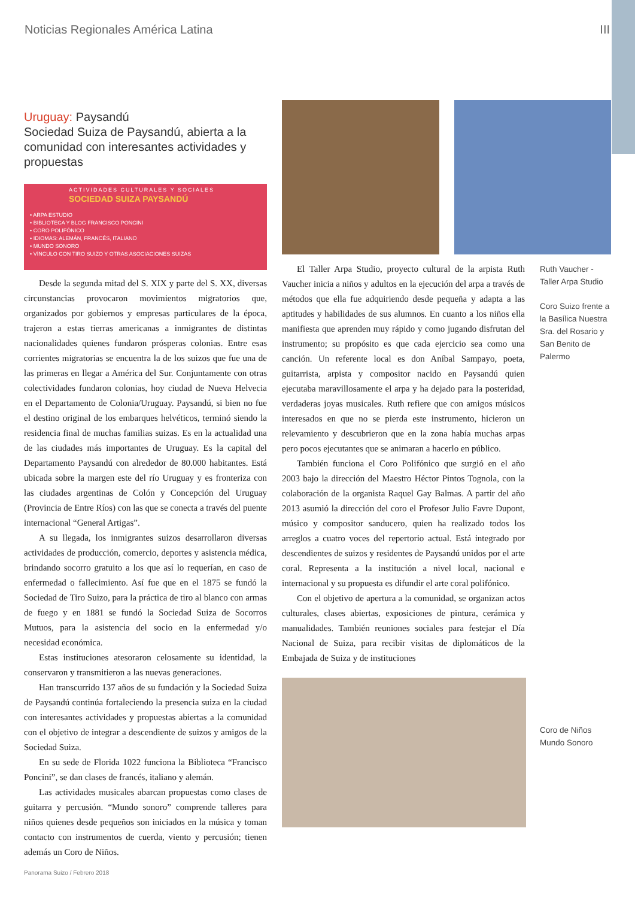Noticias Regionales América Latina III
Uruguay: Paysandú
Sociedad Suiza de Paysandú, abierta a la comunidad con interesantes actividades y propuestas
ACTIVIDADES CULTURALES Y SOCIALES
SOCIEDAD SUIZA PAYSANDÚ
• ARPA ESTUDIO
• BIBLIOTECA Y BLOG FRANCISCO PONCINI
• CORO POLIFÓNICO
• IDIOMAS: ALEMÁN, FRANCÉS, ITALIANO
• MUNDO SONORO
• VÍNCULO CON TIRO SUIZO Y OTRAS ASOCIACIONES SUIZAS
Desde la segunda mitad del S. XIX y parte del S. XX, diversas circunstancias provocaron movimientos migratorios que, organizados por gobiernos y empresas particulares de la época, trajeron a estas tierras americanas a inmigrantes de distintas nacionalidades quienes fundaron prósperas colonias. Entre esas corrientes migratorias se encuentra la de los suizos que fue una de las primeras en llegar a América del Sur. Conjuntamente con otras colectividades fundaron colonias, hoy ciudad de Nueva Helvecia en el Departamento de Colonia/Uruguay. Paysandú, si bien no fue el destino original de los embarques helvéticos, terminó siendo la residencia final de muchas familias suizas. Es en la actualidad una de las ciudades más importantes de Uruguay. Es la capital del Departamento Paysandú con alrededor de 80.000 habitantes. Está ubicada sobre la margen este del río Uruguay y es fronteriza con las ciudades argentinas de Colón y Concepción del Uruguay (Provincia de Entre Ríos) con las que se conecta a través del puente internacional “General Artigas”.
A su llegada, los inmigrantes suizos desarrollaron diversas actividades de producción, comercio, deportes y asistencia médica, brindando socorro gratuito a los que así lo requerían, en caso de enfermedad o fallecimiento. Así fue que en el 1875 se fundó la Sociedad de Tiro Suizo, para la práctica de tiro al blanco con armas de fuego y en 1881 se fundó la Sociedad Suiza de Socorros Mutuos, para la asistencia del socio en la enfermedad y/o necesidad económica.
Estas instituciones atesoraron celosamente su identidad, la conservaron y transmitieron a las nuevas generaciones.
Han transcurrido 137 años de su fundación y la Sociedad Suiza de Paysandú continúa fortaleciendo la presencia suiza en la ciudad con interesantes actividades y propuestas abiertas a la comunidad con el objetivo de integrar a descendiente de suizos y amigos de la Sociedad Suiza.
En su sede de Florida 1022 funciona la Biblioteca “Francisco Poncini”, se dan clases de francés, italiano y alemán.
Las actividades musicales abarcan propuestas como clases de guitarra y percusión. “Mundo sonoro” comprende talleres para niños quienes desde pequeños son iniciados en la música y toman contacto con instrumentos de cuerda, viento y percusión; tienen además un Coro de Niños.
El Taller Arpa Studio, proyecto cultural de la arpista Ruth Vaucher inicia a niños y adultos en la ejecución del arpa a través de métodos que ella fue adquiriendo desde pequeña y adapta a las aptitudes y habilidades de sus alumnos. En cuanto a los niños ella manifiesta que aprenden muy rápido y como jugando disfrutan del instrumento; su propósito es que cada ejercicio sea como una canción. Un referente local es don Aníbal Sampayo, poeta, guitarrista, arpista y compositor nacido en Paysandú quien ejecutaba maravillosamente el arpa y ha dejado para la posteridad, verdaderas joyas musicales. Ruth refiere que con amigos músicos interesados en que no se pierda este instrumento, hicieron un relevamiento y descubrieron que en la zona había muchas arpas pero pocos ejecutantes que se animaran a hacerlo en público.
También funciona el Coro Polifónico que surgió en el año 2003 bajo la dirección del Maestro Héctor Pintos Tognola, con la colaboración de la organista Raquel Gay Balmas. A partir del año 2013 asumió la dirección del coro el Profesor Julio Favre Dupont, músico y compositor sanducero, quien ha realizado todos los arreglos a cuatro voces del repertorio actual. Está integrado por descendientes de suizos y residentes de Paysandú unidos por el arte coral. Representa a la institución a nivel local, nacional e internacional y su propuesta es difundir el arte coral polifónico.
Con el objetivo de apertura a la comunidad, se organizan actos culturales, clases abiertas, exposiciones de pintura, cerámica y manualidades. También reuniones sociales para festejar el Día Nacional de Suiza, para recibir visitas de diplomáticos de la Embajada de Suiza y de instituciones
Ruth Vaucher - Taller Arpa Studio
Coro Suizo frente a la Basílica Nuestra Sra. del Rosario y San Benito de Palermo
Coro de Niños Mundo Sonoro
Panorama Suizo / Febrero 2018